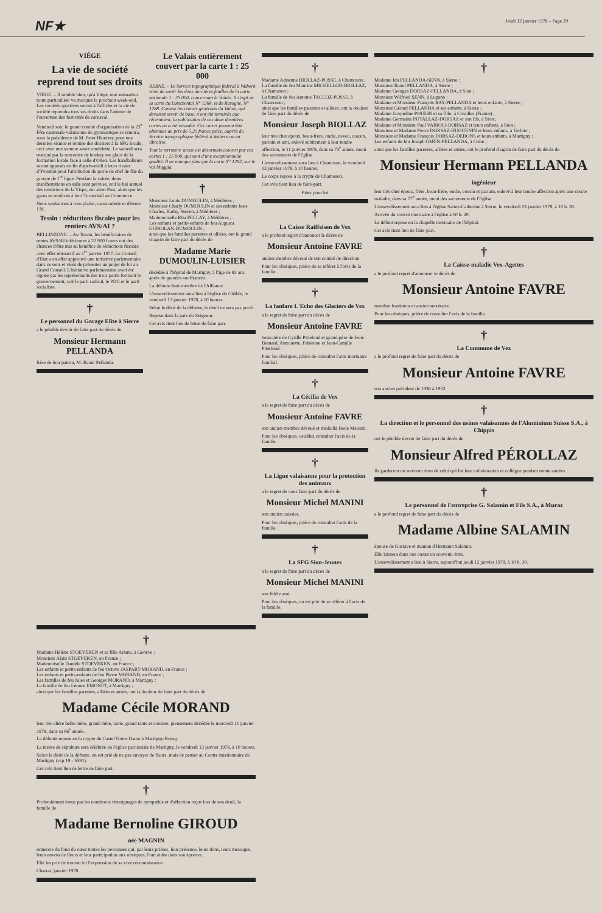NF★ Jeudi 12 janvier 1978 – Page 29
VIÈGE
La vie de société reprend tout ses droits
VIÈGE. – Il semble bien, qu'à Viège, une animation toute particulière va marquer le prochain week-end. Les sociétés sportives seront à l'affiche et la vie de société reprendra tous ses droits dans l'attente de l'ouverture des festivités de carnaval.
Vendredi soir, le grand comité d'organisation de la 23<sup>e</sup> Fête cantonale valaisanne de gymnastique se réunira, sous la présidence de M. Peter Bloetzer, pour une dernière séance et remise des dossiers à la SFG locale, ceci avec une somme assez rondelette. Le samedi sera marqué par la rencontre de hockey sur glace de la formation locale face à celle d'Olten. Les handballeurs seront opposés en fin d'après-midi à leurs rivaux d'Yverdon pour l'attribution du poste de chef de file du groupe de 1<sup>re</sup> ligue. Pendant la soirée, deux manifestations en salle sont prévues, soit le bal annuel des musiciens de la Vispe, zur alten Post, alors que les gyms se rendront à leur Turnerball au Commerce.
Nous souhaitons à tous plaisir, camaraderie et détente ! M.
Tessin : réductions fiscales pour les rentiers AVS/AI ?
BELLINZONE. – Au Tessin, les bénéficiaires de rentes AVS/AI inférieures à 22 900 francs ont des chances d'être mis au bénéfice de réductions fiscales avec effet rétroactif au 1<sup>er</sup> janvier 1977. Le Conseil d'Etat a en effet approuvé une initiative parlementaire dans ce sens et vient de présenter un projet de loi au Grand Conseil. L'initiative parlementaire avait été signée par les représentants des trois partis formant le gouvernement, soit le parti radical, le PDC et le parti socialiste.
†
Le personnel du Garage Elite à Sierre
a le pénible devoir de faire part du décès de
Monsieur Hermann PELLANDA
frère de leur patron, M. Raoul Pellanda.
Le Valais entièrement couvert par la carte 1 : 25 000
BERNE. – Le Service topographique fédéral à Wabern vient de sortir les deux dernières feuilles de la carte nationale 1 : 25 000, concernant le Valais. Il s'agit de la carte du Lötschental N° 1268, et de Rarogne, N° 1288. Comme les relevés généraux du Valais, qui devaient servir de base, n'ont été terminés que récemment, la publication de ces deux dernières cartes en a été retardée. Ces cartes peuvent être obtenues au prix de 5,20 francs pièce, auprès du Service topographique fédéral à Wabern ou en librairie.
Tout le territoire suisse est désormais couvert par ces cartes 1 : 25 000, qui sont d'une exceptionnelle qualité. Il ne manque plus que la carte N° 1292, sur le val Maggia.
†
Monsieur Louis DUMOULIN, à Médières ;
Monsieur Charly DUMOULIN et ses enfants Jean-Charles, Kathy, Steven, à Médières ;
Mademoiselle Rita FELLAY, à Médières ;
Les enfants et petits-enfants de feu Augusta GUISOLAN-DUMOULIN ;
ainsi que les familles parentes et alliées, ont le grand chagrin de faire part du décès de
Madame Marie DUMOULIN-LUISIER
décédée à l'hôpital de Martigny, à l'âge de 83 ans, après de grandes souffrances.
La défunte était membre de l'Alliance.
L'ensevelissement aura lieu à l'église du Châble, le vendredi 13 janvier 1978, à 10 heures.
Selon le désir de la défunte, le deuil ne sera pas porté.
Repose dans la paix du Seigneur.
Cet avis tient lieu de lettre de faire part.
†
Madame Adrienne BIOLLAZ-POSSE, à Chamoson ;
La famille de feu Maurice MICHELLOD-BIOLLAZ, à Chamoson ;
La famille de feu Antoine TACCOZ-POSSE, à Chamoson ;
ainsi que les familles parentes et alliées, ont la douleur de faire part du décès de
Monsieur Joseph BIOLLAZ
leur très cher époux, beau-frère, oncle, neveu, cousin, parrain et ami, enlevé subitement à leur tendre affection, le 11 janvier 1978, dans sa 73<sup>e</sup> année, muni des sacrements de l'Eglise.
L'ensevelissement aura lieu à Chamoson, le vendredi 13 janvier 1978, à 10 heures.
Le corps repose à la crypte de Chamoson.
Cet avis tient lieu de faire-part.
Priez pour lui
†
La Caisse Raiffeisen de Vex
a le profond regret d'annoncer le décès de
Monsieur Antoine FAVRE
ancien membre dévoué de son comité de direction.
Pour les obsèques, prière de se référer à l'avis de la famille.
†
La fanfare L'Echo des Glaciers de Vex
a le regret de faire part du décès de
Monsieur Antoine FAVRE
beau-père de Cyrille Pitteloud et grand-père de Jean-Bernard, Antoinette, Fabienne et Jean-Camille Pitteloud.
Pour les obsèques, prière de consulter l'avis mortuaire familial.
†
La Cécilia de Vex
a le regret de faire part du décès de
Monsieur Antoine FAVRE
son ancien membre dévoué et médaillé Bene Merenti.
Pour les obsèques, veuillez consulter l'avis de la famille.
†
La Ligue valaisanne pour la protection des animaux
a le regret de vous faire part du décès de
Monsieur Michel MANINI
son ancien caissier.
Pour les obsèques, prière de consulter l'avis de la famille.
†
La SFG Sion-Jeunes
a le regret de faire part du décès de
Monsieur Michel MANINI
son fidèle ami.
Pour les obsèques, on est prié de se référer à l'avis de la famille.
†
Madame Ida PELLANDA-SENN, à Sierre ;
Monsieur Raoul PELLANDA, à Sierre ;
Madame Georges DORSAZ-PELLANDA, à Sion ;
Monsieur Wilfried SENN, à Lugano ;
Madame et Monsieur François RAY-PELLANDA et leurs enfants, à Sierre ;
Monsieur Gérard PELLANDA et ses enfants, à Sierre ;
Madame Jacqueline POULIN et sa fille, à Crisolles (France) ;
Madame Germaine PUTALLAZ-DORSAZ et son fils, à Sion ;
Madame et Monsieur Paul VAIROLI-DORSAZ et leurs enfants, à Sion ;
Monsieur et Madame Pierre DORSAZ-HUGUENIN et leurs enfants, à Verbier ;
Monsieur et Madame François DORSAZ-DEBONS et leurs enfants, à Martigny ;
Les enfants de feu Joseph GMÜR-PELLANDA, à Coire ;
ainsi que les familles parentes, alliées et amies, ont le profond chagrin de faire part du décès de
Monsieur Hermann PELLANDA
ingénieur
leur très cher époux, frère, beau-frère, oncle, cousin et parrain, enlevé à leur tendre affection après une courte maladie, dans sa 77<sup>e</sup> année, muni des sacrements de l'Eglise.
L'ensevelissement aura lieu à l'église Sainte-Catherine à Sierre, le vendredi 13 janvier 1978, à 10 h. 30.
Arrivée du convoi mortuaire à l'église à 10 h. 20.
Le défunt repose en la chapelle mortuaire de l'hôpital.
Cet avis tient lieu de faire-part.
†
La Caisse-maladie Vex-Agettes
a le profond regret d'annoncer le décès de
Monsieur Antoine FAVRE
membre fondateur et ancien secrétaire.
Pour les obsèques, prière de consulter l'avis de la famille.
†
La Commune de Vex
a le profond regret de faire part du décès de
Monsieur Antoine FAVRE
son ancien président de 1936 à 1952.
†
La direction et le personnel des usines valaisannes de l'Aluminium Suisse S.A., à Chippis
ont le pénible devoir de faire part du décès de
Monsieur Alfred PÉROLLAZ
Ils garderont un souvenir ému de celui qui fut leur collaborateur et collègue pendant trente années.
†
Le personnel de l'entreprise G. Salamin et Fils S.A., à Muraz
a le profond regret de faire part du décès de
Madame Albine SALAMIN
épouse de Gustave et maman d'Hermann Salamin.
Elle laissera dans nos cœurs un souvenir ému.
L'ensevelissement a lieu à Sierre, aujourd'hui jeudi 12 janvier 1978, à 10 h. 30.
†
Madame Hélène STOEVEKEN et sa fille Ariane, à Genève ;
Monsieur Alain STOEVEKEN, en France ;
Mademoiselle Danièle STOEVEKEN, en France ;
Les enfants et petits-enfants de feu Octave JASPART-MORAND, en France ;
Les enfants et petits-enfants de feu Pierre MORAND, en France ;
Les familles de feu Jules et Georges MORAND, à Martigny ;
La famille de feu Léonce EMONET, à Martigny ;
ainsi que les familles parentes, alliées et amies, ont la douleur de faire part du décès de
Madame Cécile MORAND
leur très chère belle-mère, grand-mère, tante, grand-tante et cousine, pieusement décédée le mercredi 11 janvier 1978, dans sa 86<sup>e</sup> année.
La défunte repose en la crypte du Castel Notre-Dame à Martigny-Bourg.
La messe de sépulture sera célébrée en l'église paroissiale de Martigny, le vendredi 13 janvier 1978, à 10 heures.
Selon le désir de la défunte, on est prié de ne pas envoyer de fleurs, mais de penser au Centre missionnaire de Martigny (ccp 19 - 5591).
Cet avis tient lieu de lettre de faire part.
†
Profondément émue par les nombreux témoignages de sympathie et d'affection reçus lors de son deuil, la famille de
Madame Bernoline GIROUD
née MAGNIN
remercie du fond du cœur toutes les personnes qui, par leurs prières, leur présence, leurs dons, leurs messages, leurs envois de fleurs et leur participation aux obsèques, l'ont aidée dans son épreuve.
Elle les prie de trouver ici l'expression de sa vive reconnaissance.
Charrat, janvier 1978.